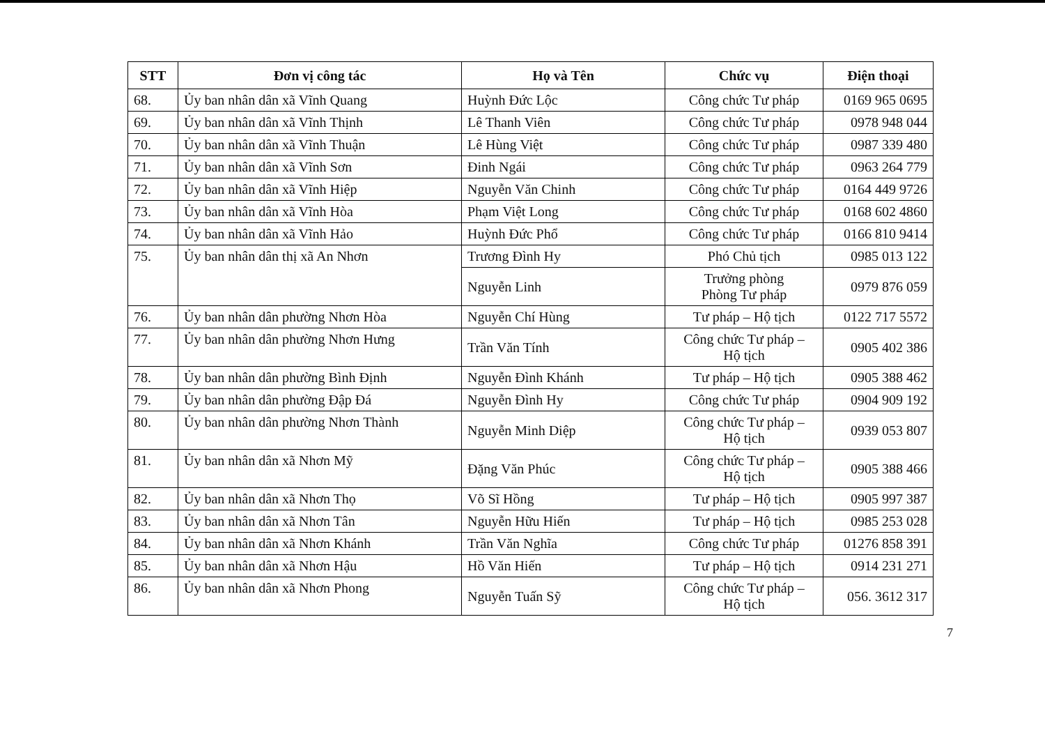| STT | Đơn vị công tác | Họ và Tên | Chức vụ | Điện thoại |
| --- | --- | --- | --- | --- |
| 68. | Ủy ban nhân dân xã Vĩnh Quang | Huỳnh Đức Lộc | Công chức Tư pháp | 0169 965 0695 |
| 69. | Ủy ban nhân dân xã Vĩnh Thịnh | Lê Thanh Viên | Công chức Tư pháp | 0978 948 044 |
| 70. | Ủy ban nhân dân xã Vĩnh Thuận | Lê Hùng Việt | Công chức Tư pháp | 0987 339 480 |
| 71. | Ủy ban nhân dân xã Vĩnh Sơn | Đinh Ngái | Công chức Tư pháp | 0963 264 779 |
| 72. | Ủy ban nhân dân xã Vĩnh Hiệp | Nguyễn Văn Chinh | Công chức Tư pháp | 0164 449 9726 |
| 73. | Ủy ban nhân dân xã Vĩnh Hòa | Phạm Việt Long | Công chức Tư pháp | 0168 602 4860 |
| 74. | Ủy ban nhân dân xã Vĩnh Hảo | Huỳnh Đức Phổ | Công chức Tư pháp | 0166 810 9414 |
| 75. | Ủy ban nhân dân thị xã An Nhơn | Trương Đình Hy | Phó Chủ tịch | 0985 013 122 |
| | | Nguyễn Linh | Trưởng phòng Phòng Tư pháp | 0979 876 059 |
| 76. | Ủy ban nhân dân phường Nhơn Hòa | Nguyễn Chí Hùng | Tư pháp – Hộ tịch | 0122 717 5572 |
| 77. | Ủy ban nhân dân phường Nhơn Hưng | Trần Văn Tính | Công chức Tư pháp – Hộ tịch | 0905 402 386 |
| 78. | Ủy ban nhân dân phường Bình Định | Nguyễn Đình Khánh | Tư pháp – Hộ tịch | 0905 388 462 |
| 79. | Ủy ban nhân dân phường Đập Đá | Nguyễn Đình Hy | Công chức Tư pháp | 0904 909 192 |
| 80. | Ủy ban nhân dân phường Nhơn Thành | Nguyễn Minh Diệp | Công chức Tư pháp – Hộ tịch | 0939 053 807 |
| 81. | Ủy ban nhân dân xã Nhơn Mỹ | Đặng Văn Phúc | Công chức Tư pháp – Hộ tịch | 0905 388 466 |
| 82. | Ủy ban nhân dân xã Nhơn Thọ | Võ Sĩ Hồng | Tư pháp – Hộ tịch | 0905 997 387 |
| 83. | Ủy ban nhân dân xã Nhơn Tân | Nguyễn Hữu Hiến | Tư pháp – Hộ tịch | 0985 253 028 |
| 84. | Ủy ban nhân dân xã Nhơn Khánh | Trần Văn Nghĩa | Công chức Tư pháp | 01276 858 391 |
| 85. | Ủy ban nhân dân xã Nhơn Hậu | Hồ Văn Hiến | Tư pháp – Hộ tịch | 0914 231 271 |
| 86. | Ủy ban nhân dân xã Nhơn Phong | Nguyễn Tuấn Sỹ | Công chức Tư pháp – Hộ tịch | 056. 3612 317 |
7